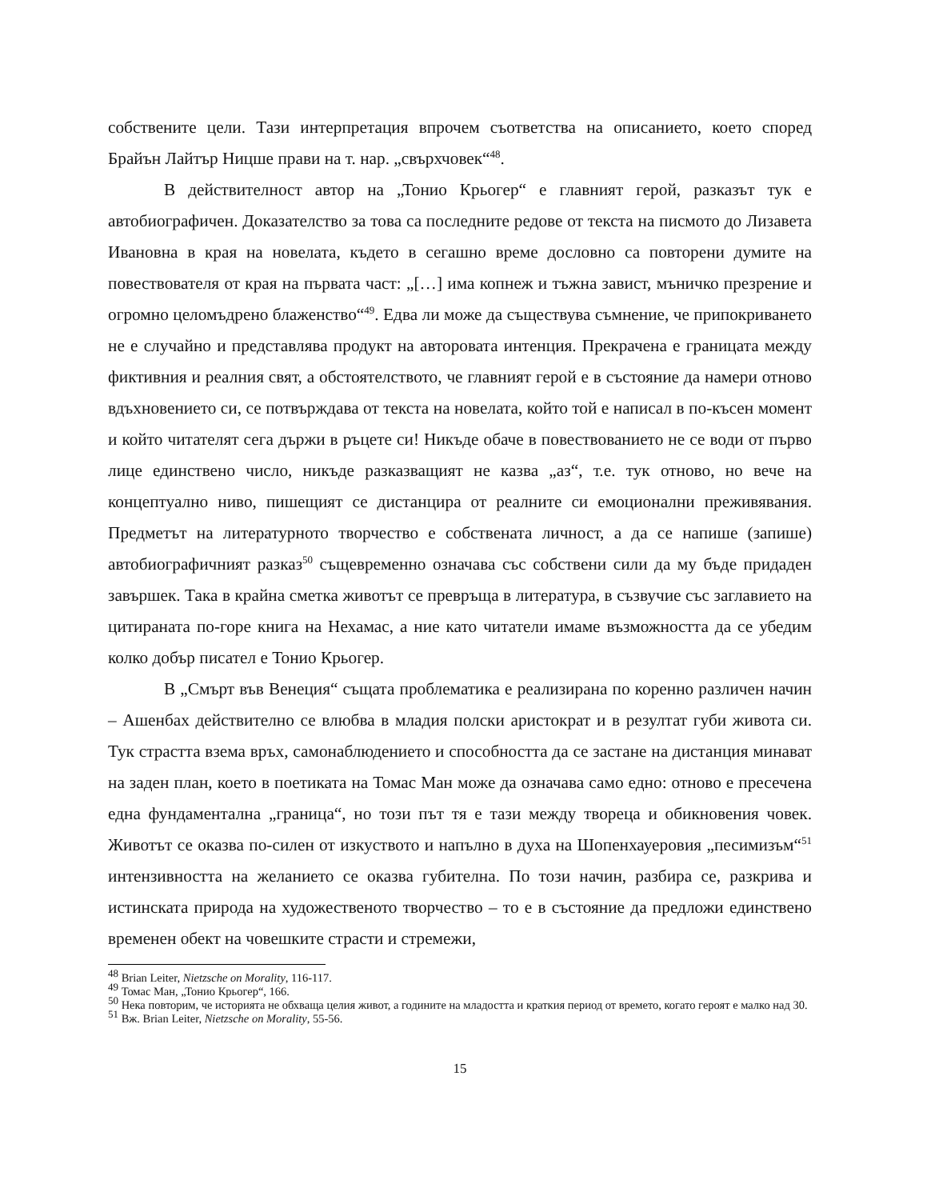собствените цели. Тази интерпретация впрочем съответства на описанието, което според Брайън Лайтър Ницше прави на т. нар. „свърхчовек“<sup>48</sup>.
В действителност автор на „Тонио Крьогер“ е главният герой, разказът тук е автобиографичен. Доказателство за това са последните редове от текста на писмото до Лизавета Ивановна в края на новелата, където в сегашно време дословно са повторени думите на повествователя от края на първата част: „[…] има копнеж и тъжна завист, мъничко презрение и огромно целомъдрено блаженство“<sup>49</sup>. Едва ли може да съществува съмнение, че припокриването не е случайно и представлява продукт на авторовата интенция. Прекрачена е границата между фиктивния и реалния свят, а обстоятелството, че главният герой е в състояние да намери отново вдъхновението си, се потвърждава от текста на новелата, който той е написал в по-късен момент и който читателят сега държи в ръцете си! Никъде обаче в повествованието не се води от първо лице единствено число, никъде разказващият не казва „аз“, т.е. тук отново, но вече на концептуално ниво, пишещият се дистанцира от реалните си емоционални преживявания. Предметът на литературното творчество е собствената личност, а да се напише (запише) автобиографичният разказ<sup>50</sup> същевременно означава със собствени сили да му бъде придаден завършек. Така в крайна сметка животът се превръща в литература, в съзвучие със заглавието на цитираната по-горе книга на Нехамас, а ние като читатели имаме възможността да се убедим колко добър писател е Тонио Крьогер.
В „Смърт във Венеция“ същата проблематика е реализирана по коренно различен начин – Ашенбах действително се влюбва в младия полски аристократ и в резултат губи живота си. Тук страстта взема връх, самонаблюдението и способността да се застане на дистанция минават на заден план, което в поетиката на Томас Ман може да означава само едно: отново е пресечена една фундаментална „граница“, но този път тя е тази между твореца и обикновения човек. Животът се оказва по-силен от изкуството и напълно в духа на Шопенхауеровия „песимизъм“<sup>51</sup> интензивността на желанието се оказва губителна. По този начин, разбира се, разкрива и истинската природа на художественото творчество – то е в състояние да предложи единствено временен обект на човешките страсти и стремежи,
<sup>48</sup> Brian Leiter, Nietzsche on Morality, 116-117.
<sup>49</sup> Томас Ман, „Тонио Крьогер“, 166.
<sup>50</sup> Нека повторим, че историята не обхваща целия живот, а годините на младостта и краткия период от времето, когато героят е малко над 30.
<sup>51</sup> Вж. Brian Leiter, Nietzsche on Morality, 55-56.
15